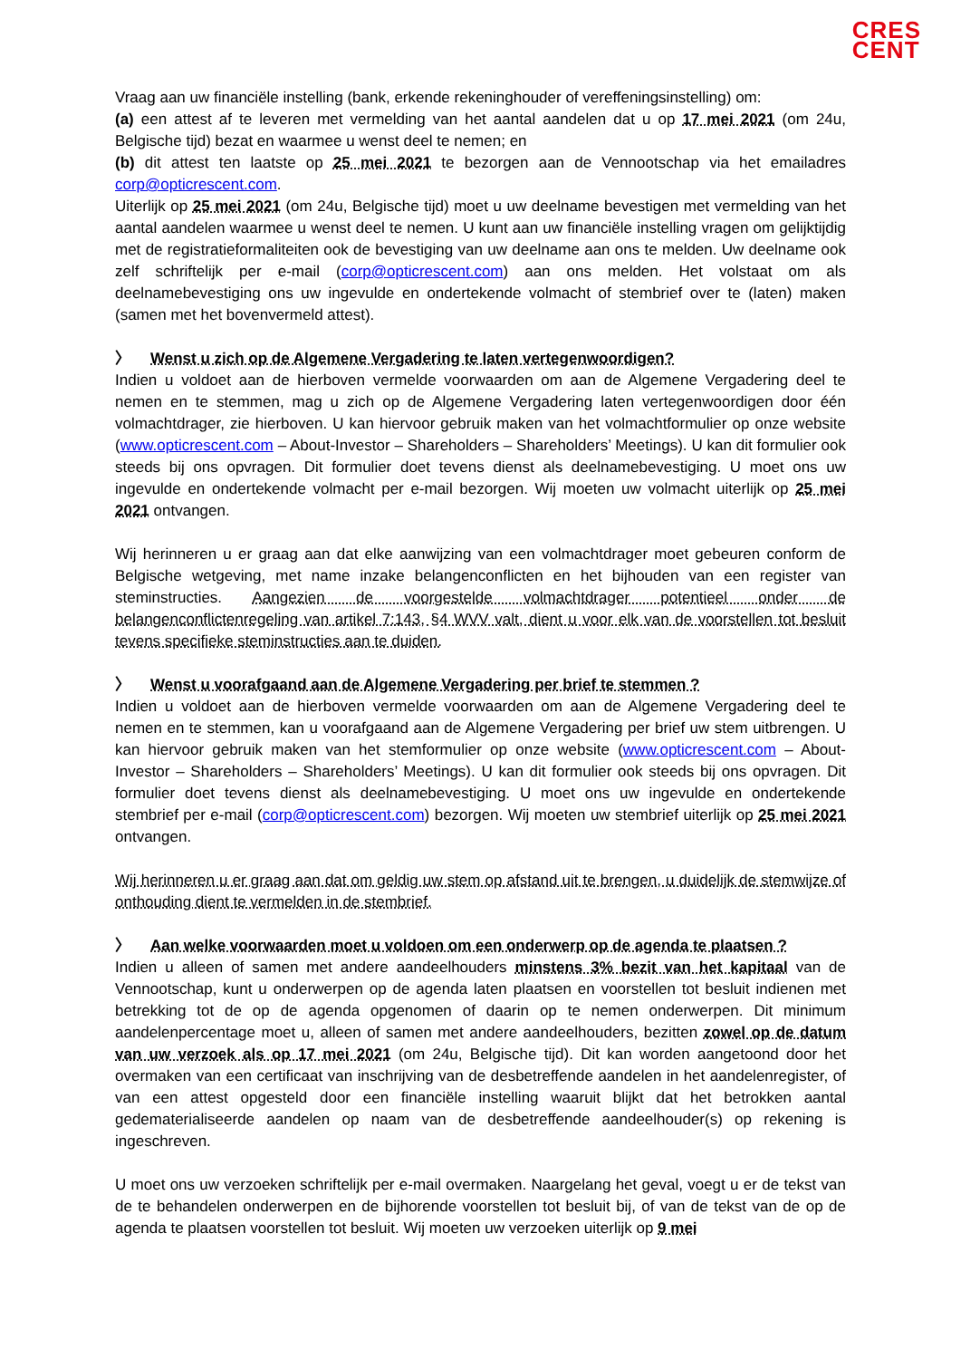CRES
CENT
Vraag aan uw financiële instelling (bank, erkende rekeninghouder of vereffeningsinstelling) om:
(a) een attest af te leveren met vermelding van het aantal aandelen dat u op 17 mei 2021 (om 24u, Belgische tijd) bezat en waarmee u wenst deel te nemen; en
(b) dit attest ten laatste op 25 mei 2021 te bezorgen aan de Vennootschap via het emailadres corp@opticrescent.com.
Uiterlijk op 25 mei 2021 (om 24u, Belgische tijd) moet u uw deelname bevestigen met vermelding van het aantal aandelen waarmee u wenst deel te nemen. U kunt aan uw financiële instelling vragen om gelijktijdig met de registratieformaliteiten ook de bevestiging van uw deelname aan ons te melden. Uw deelname ook zelf schriftelijk per e-mail (corp@opticrescent.com) aan ons melden. Het volstaat om als deelnamebevestiging ons uw ingevulde en ondertekende volmacht of stembrief over te (laten) maken (samen met het bovenvermeld attest).
〉 Wenst u zich op de Algemene Vergadering te laten vertegenwoordigen?
Indien u voldoet aan de hierboven vermelde voorwaarden om aan de Algemene Vergadering deel te nemen en te stemmen, mag u zich op de Algemene Vergadering laten vertegenwoordigen door één volmachtdrager, zie hierboven. U kan hiervoor gebruik maken van het volmachtformulier op onze website (www.opticrescent.com – About-Investor – Shareholders – Shareholders’ Meetings). U kan dit formulier ook steeds bij ons opvragen. Dit formulier doet tevens dienst als deelnamebevestiging. U moet ons uw ingevulde en ondertekende volmacht per e-mail bezorgen. Wij moeten uw volmacht uiterlijk op 25 mei 2021 ontvangen.
Wij herinneren u er graag aan dat elke aanwijzing van een volmachtdrager moet gebeuren conform de Belgische wetgeving, met name inzake belangenconflicten en het bijhouden van een register van steminstructies. Aangezien de voorgestelde volmachtdrager potentieel onder de belangenconflictenregeling van artikel 7:143, §4 WVV valt, dient u voor elk van de voorstellen tot besluit tevens specifieke steminstructies aan te duiden.
〉 Wenst u voorafgaand aan de Algemene Vergadering per brief te stemmen ?
Indien u voldoet aan de hierboven vermelde voorwaarden om aan de Algemene Vergadering deel te nemen en te stemmen, kan u voorafgaand aan de Algemene Vergadering per brief uw stem uitbrengen. U kan hiervoor gebruik maken van het stemformulier op onze website (www.opticrescent.com – About-Investor – Shareholders – Shareholders’ Meetings). U kan dit formulier ook steeds bij ons opvragen. Dit formulier doet tevens dienst als deelnamebevestiging. U moet ons uw ingevulde en ondertekende stembrief per e-mail (corp@opticrescent.com) bezorgen. Wij moeten uw stembrief uiterlijk op 25 mei 2021 ontvangen.
Wij herinneren u er graag aan dat om geldig uw stem op afstand uit te brengen, u duidelijk de stemwijze of onthouding dient te vermelden in de stembrief.
〉 Aan welke voorwaarden moet u voldoen om een onderwerp op de agenda te plaatsen ?
Indien u alleen of samen met andere aandeelhouders minstens 3% bezit van het kapitaal van de Vennootschap, kunt u onderwerpen op de agenda laten plaatsen en voorstellen tot besluit indienen met betrekking tot de op de agenda opgenomen of daarin op te nemen onderwerpen. Dit minimum aandelenpercentage moet u, alleen of samen met andere aandeelhouders, bezitten zowel op de datum van uw verzoek als op 17 mei 2021 (om 24u, Belgische tijd). Dit kan worden aangetoond door het overmaken van een certificaat van inschrijving van de desbetreffende aandelen in het aandelenregister, of van een attest opgesteld door een financiële instelling waaruit blijkt dat het betrokken aantal gedematerialiseerde aandelen op naam van de desbetreffende aandeelhouder(s) op rekening is ingeschreven.
U moet ons uw verzoeken schriftelijk per e-mail overmaken. Naargelang het geval, voegt u er de tekst van de te behandelen onderwerpen en de bijhorende voorstellen tot besluit bij, of van de tekst van de op de agenda te plaatsen voorstellen tot besluit. Wij moeten uw verzoeken uiterlijk op 9 mei